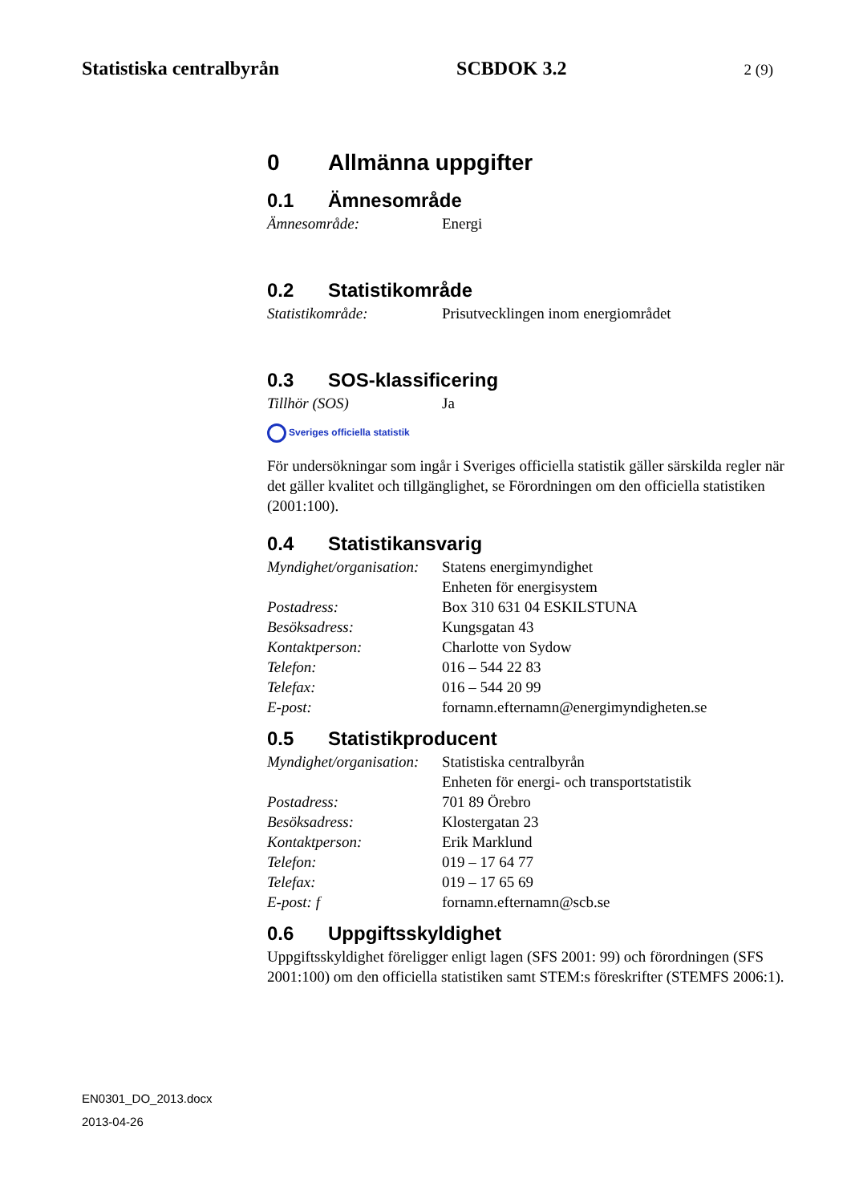Statistiska centralbyrån SCBDOK 3.2 2 (9)
0 Allmänna uppgifter
0.1 Ämnesområde
Ämnesområde: Energi
0.2 Statistikområde
Statistikområde: Prisutvecklingen inom energiområdet
0.3 SOS-klassificering
Tillhör (SOS) Ja
Sveriges officiella statistik
För undersökningar som ingår i Sveriges officiella statistik gäller särskilda regler när det gäller kvalitet och tillgänglighet, se Förordningen om den officiella statistiken (2001:100).
0.4 Statistikansvarig
Myndighet/organisation:
Statens energimyndighet
Enheten för energisystem
Postadress: Box 310 631 04 ESKILSTUNA
Besöksadress: Kungsgatan 43
Kontaktperson: Charlotte von Sydow
Telefon: 016 – 544 22 83
Telefax: 016 – 544 20 99
E-post: fornamn.efternamn@energimyndigheten.se
0.5 Statistikproducent
Myndighet/organisation:
Statistiska centralbyrån
Enheten för energi- och transportstatistik
Postadress: 701 89 Örebro
Besöksadress: Klostergatan 23
Kontaktperson: Erik Marklund
Telefon: 019 – 17 64 77
Telefax: 019 – 17 65 69
E-post: f fornamn.efternamn@scb.se
0.6 Uppgiftsskyldighet
Uppgiftsskyldighet föreligger enligt lagen (SFS 2001: 99) och förordningen (SFS 2001:100) om den officiella statistiken samt STEM:s föreskrifter (STEMFS 2006:1).
EN0301_DO_2013.docx
2013-04-26